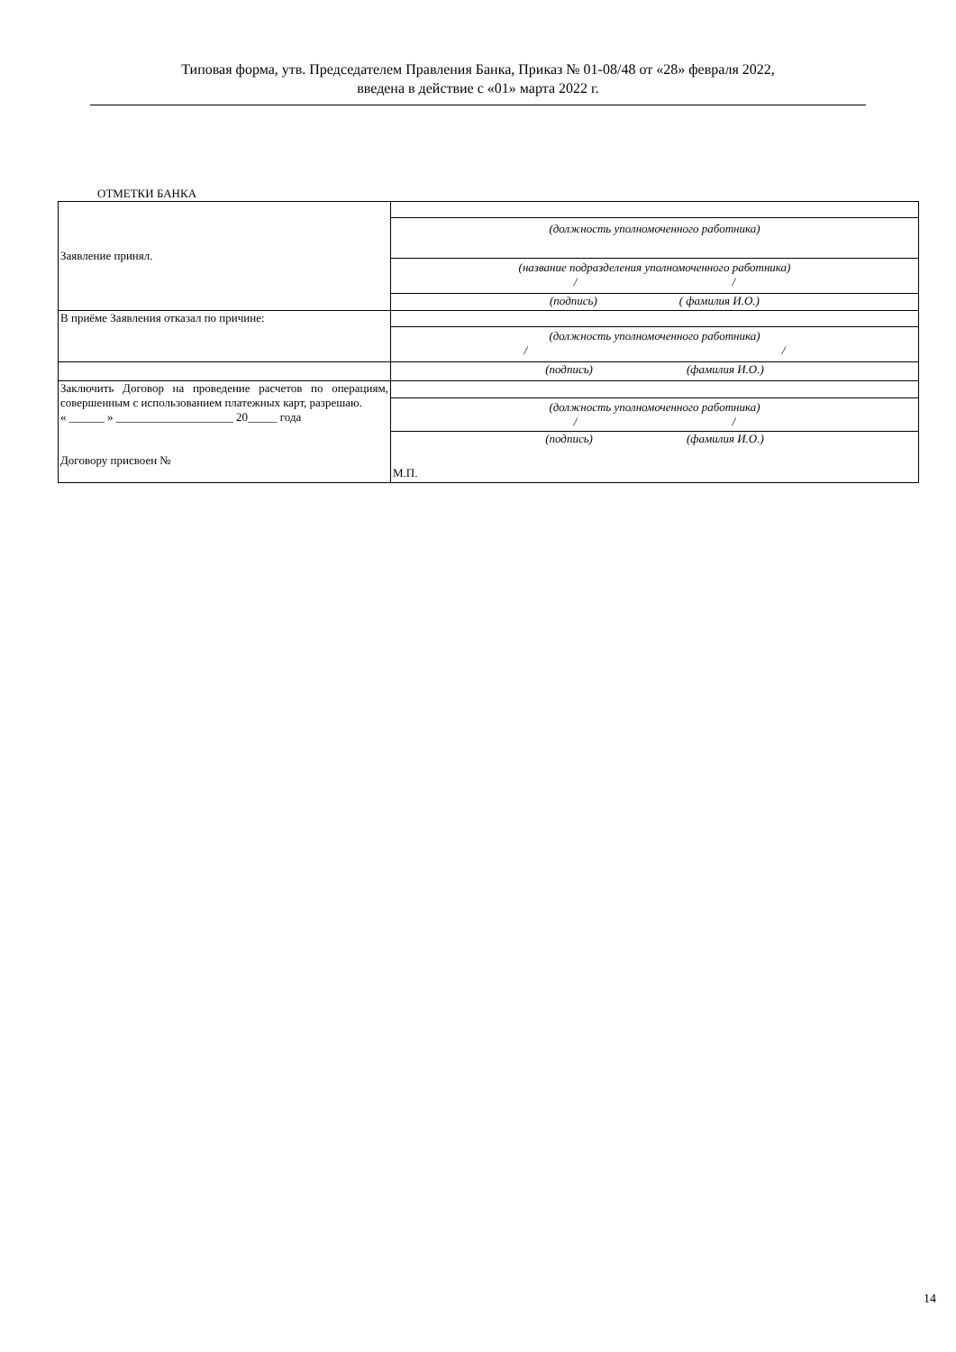Типовая форма, утв. Председателем Правления Банка, Приказ № 01-08/48 от «28» февраля 2022,
введена в действие с «01» марта 2022 г.
ОТМЕТКИ БАНКА
| Заявление принял. | |
| | (должность уполномоченного работника) |
| | (название подразделения уполномоченного работника) / / |
| | (подпись) ( фамилия И.О.) |
| В приёме Заявления отказал по причине: | |
| | (должность уполномоченного работника) / / |
| | (подпись) (фамилия И.О.) |
| Заключить Договор на проведение расчетов по операциям, совершенным с использованием платежных карт, разрешаю. « ______ » ____________________ 20_____ года Договору присвоен № | |
| | (должность уполномоченного работника) / / |
| | (подпись) (фамилия И.О.) М.П. |
14